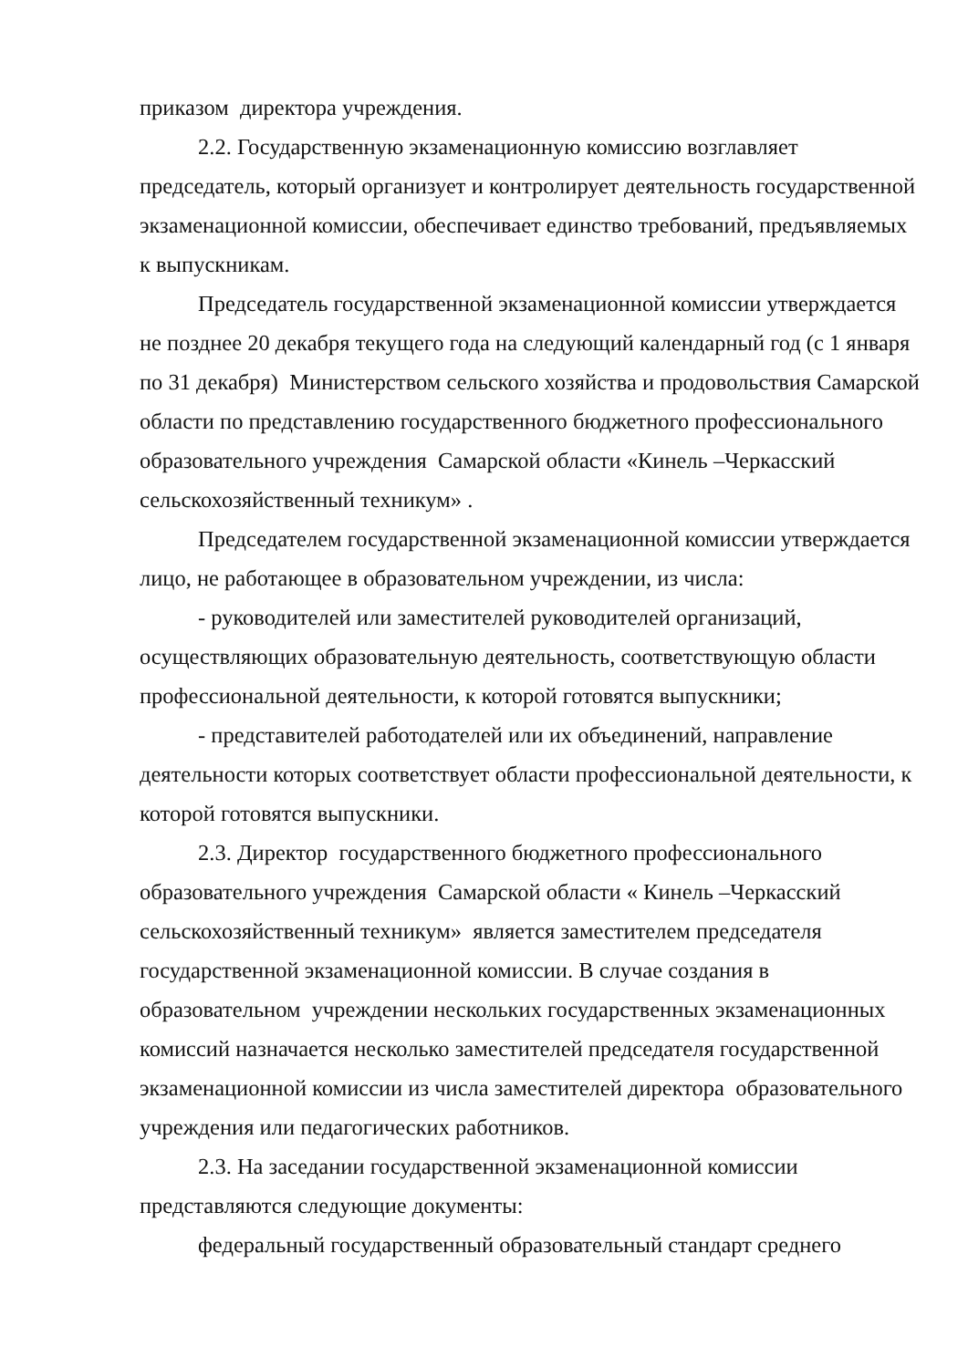приказом директора учреждения.
2.2. Государственную экзаменационную комиссию возглавляет председатель, который организует и контролирует деятельность государственной экзаменационной комиссии, обеспечивает единство требований, предъявляемых к выпускникам.
Председатель государственной экзаменационной комиссии утверждается не позднее 20 декабря текущего года на следующий календарный год (с 1 января по 31 декабря) Министерством сельского хозяйства и продовольствия Самарской области по представлению государственного бюджетного профессионального образовательного учреждения Самарской области «Кинель –Черкасский сельскохозяйственный техникум» .
Председателем государственной экзаменационной комиссии утверждается лицо, не работающее в образовательном учреждении, из числа:
- руководителей или заместителей руководителей организаций, осуществляющих образовательную деятельность, соответствующую области профессиональной деятельности, к которой готовятся выпускники;
- представителей работодателей или их объединений, направление деятельности которых соответствует области профессиональной деятельности, к которой готовятся выпускники.
2.3. Директор государственного бюджетного профессионального образовательного учреждения Самарской области « Кинель –Черкасский сельскохозяйственный техникум» является заместителем председателя государственной экзаменационной комиссии. В случае создания в образовательном учреждении нескольких государственных экзаменационных комиссий назначается несколько заместителей председателя государственной экзаменационной комиссии из числа заместителей директора образовательного учреждения или педагогических работников.
2.3. На заседании государственной экзаменационной комиссии представляются следующие документы:
федеральный государственный образовательный стандарт среднего